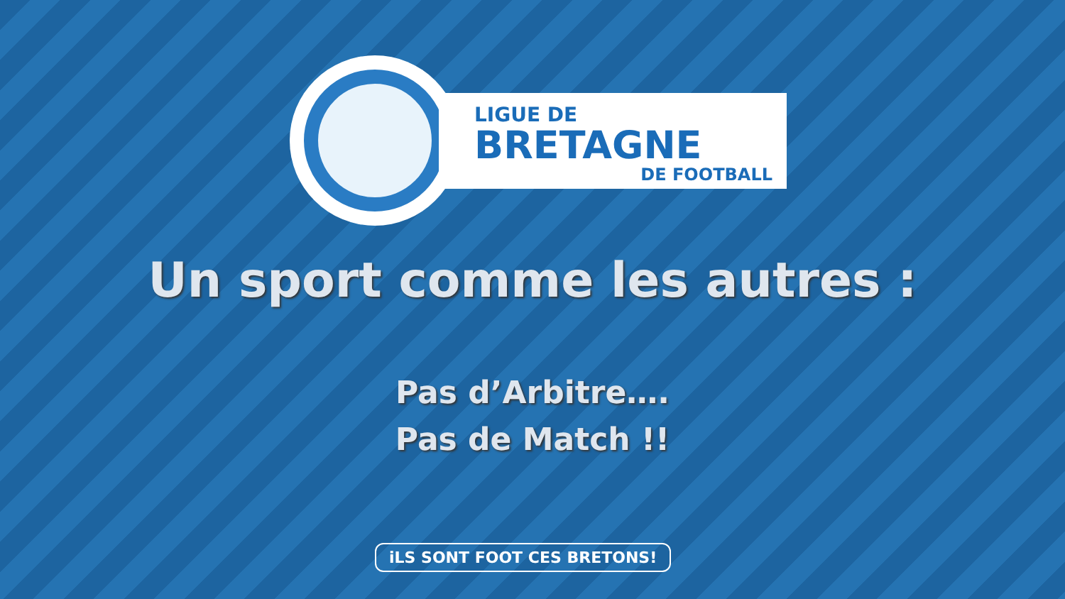LIGUE DE
BRETAGNE
DE FOOTBALL
Un sport comme les autres :
Pas d’Arbitre….
Pas de Match !!
iLS SONT FOOT CES BRETONS!